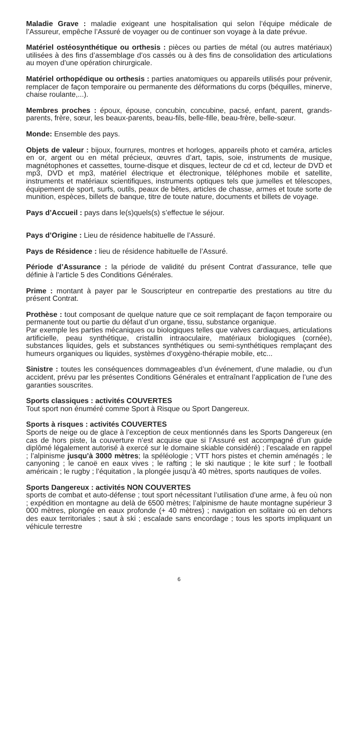Maladie Grave : maladie exigeant une hospitalisation qui selon l’équipe médicale de l’Assureur, empêche l’Assuré de voyager ou de continuer son voyage à la date prévue.
Matériel ostéosynthétique ou orthesis : pièces ou parties de métal (ou autres matériaux) utilisées à des fins d’assemblage d’os cassés ou à des fins de consolidation des articulations au moyen d’une opération chirurgicale.
Matériel orthopédique ou orthesis : parties anatomiques ou appareils utilisés pour prévenir, remplacer de façon temporaire ou permanente des déformations du corps (béquilles, minerve, chaise roulante,...).
Membres proches : époux, épouse, concubin, concubine, pacsé, enfant, parent, grands-parents, frère, sœur, les beaux-parents, beau-fils, belle-fille, beau-frère, belle-sœur.
Monde: Ensemble des pays.
Objets de valeur : bijoux, fourrures, montres et horloges, appareils photo et caméra, articles en or, argent ou en métal précieux, œuvres d’art, tapis, soie, instruments de musique, magnétophones et cassettes, tourne-disque et disques, lecteur de cd et cd, lecteur de DVD et mp3, DVD et mp3, matériel électrique et électronique, téléphones mobile et satellite, instruments et matériaux scientifiques, instruments optiques tels que jumelles et télescopes, équipement de sport, surfs, outils, peaux de bêtes, articles de chasse, armes et toute sorte de munition, espèces, billets de banque, titre de toute nature, documents et billets de voyage.
Pays d’Accueil : pays dans le(s)quels(s) s’effectue le séjour.
Pays d’Origine : Lieu de résidence habituelle de l’Assuré.
Pays de Résidence : lieu de résidence habituelle de l’Assuré.
Période d’Assurance : la période de validité du présent Contrat d’assurance, telle que définie à l’article 5 des Conditions Générales.
Prime : montant à payer par le Souscripteur en contrepartie des prestations au titre du présent Contrat.
Prothèse : tout composant de quelque nature que ce soit remplaçant de façon temporaire ou permanente tout ou partie du défaut d’un organe, tissu, substance organique.
Par exemple les parties mécaniques ou biologiques telles que valves cardiaques, articulations artificielle, peau synthétique, cristallin intraoculaire, matériaux biologiques (cornée), substances liquides, gels et substances synthétiques ou semi-synthétiques remplaçant des humeurs organiques ou liquides, systèmes d’oxygèno-thérapie mobile, etc...
Sinistre : toutes les conséquences dommageables d’un événement, d’une maladie, ou d’un accident, prévu par les présentes Conditions Générales et entraînant l’application de l’une des garanties souscrites.
Sports classiques : activités COUVERTES
Tout sport non énuméré comme Sport à Risque ou Sport Dangereux.
Sports à risques : activités COUVERTES
Sports de neige ou de glace à l’exception de ceux mentionnés dans les Sports Dangereux (en cas de hors piste, la couverture n’est acquise que si l’Assuré est accompagné d’un guide diplômé légalement autorisé à exercé sur le domaine skiable considéré) ; l’escalade en rappel ; l’alpinisme jusqu’à 3000 mètres; la spéléologie ; VTT hors pistes et chemin aménagés ; le canyoning ; le canoë en eaux vives ; le rafting ; le ski nautique ; le kite surf ; le football américain ; le rugby ; l’équitation , la plongée jusqu’à 40 mètres, sports nautiques de voiles.
Sports Dangereux : activités NON COUVERTES
sports de combat et auto-défense ; tout sport nécessitant l’utilisation d’une arme, à feu où non ; expédition en montagne au delà de 6500 mètres; l’alpinisme de haute montagne supérieur 3 000 mètres, plongée en eaux profonde (+ 40 mètres) ; navigation en solitaire où en dehors des eaux territoriales ; saut à ski ; escalade sans encordage ; tous les sports impliquant un véhicule terrestre
6